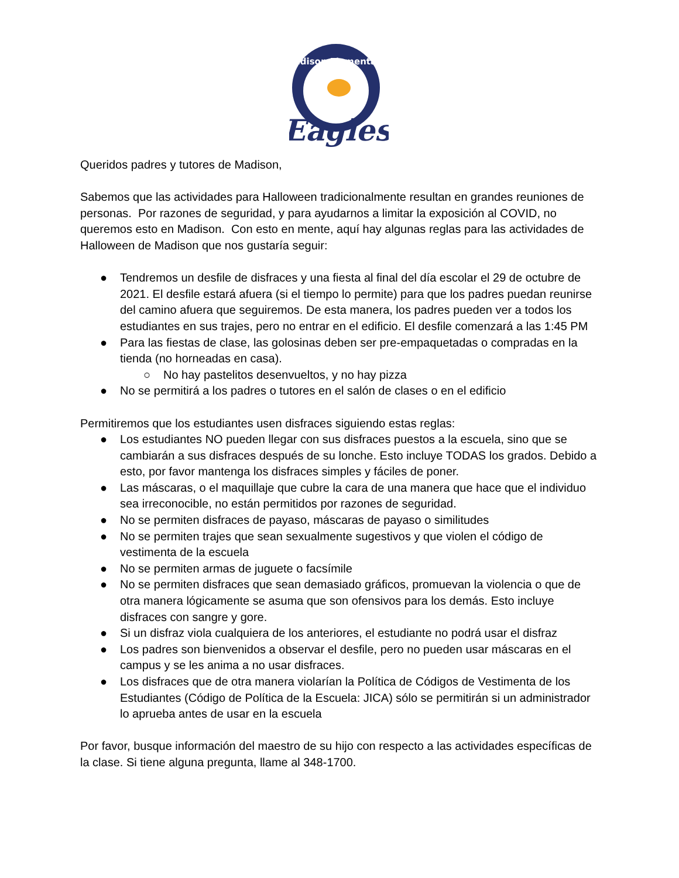Madison Elementary
Eagles
Queridos padres y tutores de Madison,
Sabemos que las actividades para Halloween tradicionalmente resultan en grandes reuniones de personas. Por razones de seguridad, y para ayudarnos a limitar la exposición al COVID, no queremos esto en Madison. Con esto en mente, aquí hay algunas reglas para las actividades de Halloween de Madison que nos gustaría seguir:
● Tendremos un desfile de disfraces y una fiesta al final del día escolar el 29 de octubre de 2021. El desfile estará afuera (si el tiempo lo permite) para que los padres puedan reunirse del camino afuera que seguiremos. De esta manera, los padres pueden ver a todos los estudiantes en sus trajes, pero no entrar en el edificio. El desfile comenzará a las 1:45 PM
● Para las fiestas de clase, las golosinas deben ser pre-empaquetadas o compradas en la tienda (no horneadas en casa).
○ No hay pastelitos desenvueltos, y no hay pizza
● No se permitirá a los padres o tutores en el salón de clases o en el edificio
Permitiremos que los estudiantes usen disfraces siguiendo estas reglas:
● Los estudiantes NO pueden llegar con sus disfraces puestos a la escuela, sino que se cambiarán a sus disfraces después de su lonche. Esto incluye TODAS los grados. Debido a esto, por favor mantenga los disfraces simples y fáciles de poner.
● Las máscaras, o el maquillaje que cubre la cara de una manera que hace que el individuo sea irreconocible, no están permitidos por razones de seguridad.
● No se permiten disfraces de payaso, máscaras de payaso o similitudes
● No se permiten trajes que sean sexualmente sugestivos y que violen el código de vestimenta de la escuela
● No se permiten armas de juguete o facsímile
● No se permiten disfraces que sean demasiado gráficos, promuevan la violencia o que de otra manera lógicamente se asuma que son ofensivos para los demás. Esto incluye disfraces con sangre y gore.
● Si un disfraz viola cualquiera de los anteriores, el estudiante no podrá usar el disfraz
● Los padres son bienvenidos a observar el desfile, pero no pueden usar máscaras en el campus y se les anima a no usar disfraces.
● Los disfraces que de otra manera violarían la Política de Códigos de Vestimenta de los Estudiantes (Código de Política de la Escuela: JICA) sólo se permitirán si un administrador lo aprueba antes de usar en la escuela
Por favor, busque información del maestro de su hijo con respecto a las actividades específicas de la clase. Si tiene alguna pregunta, llame al 348-1700.